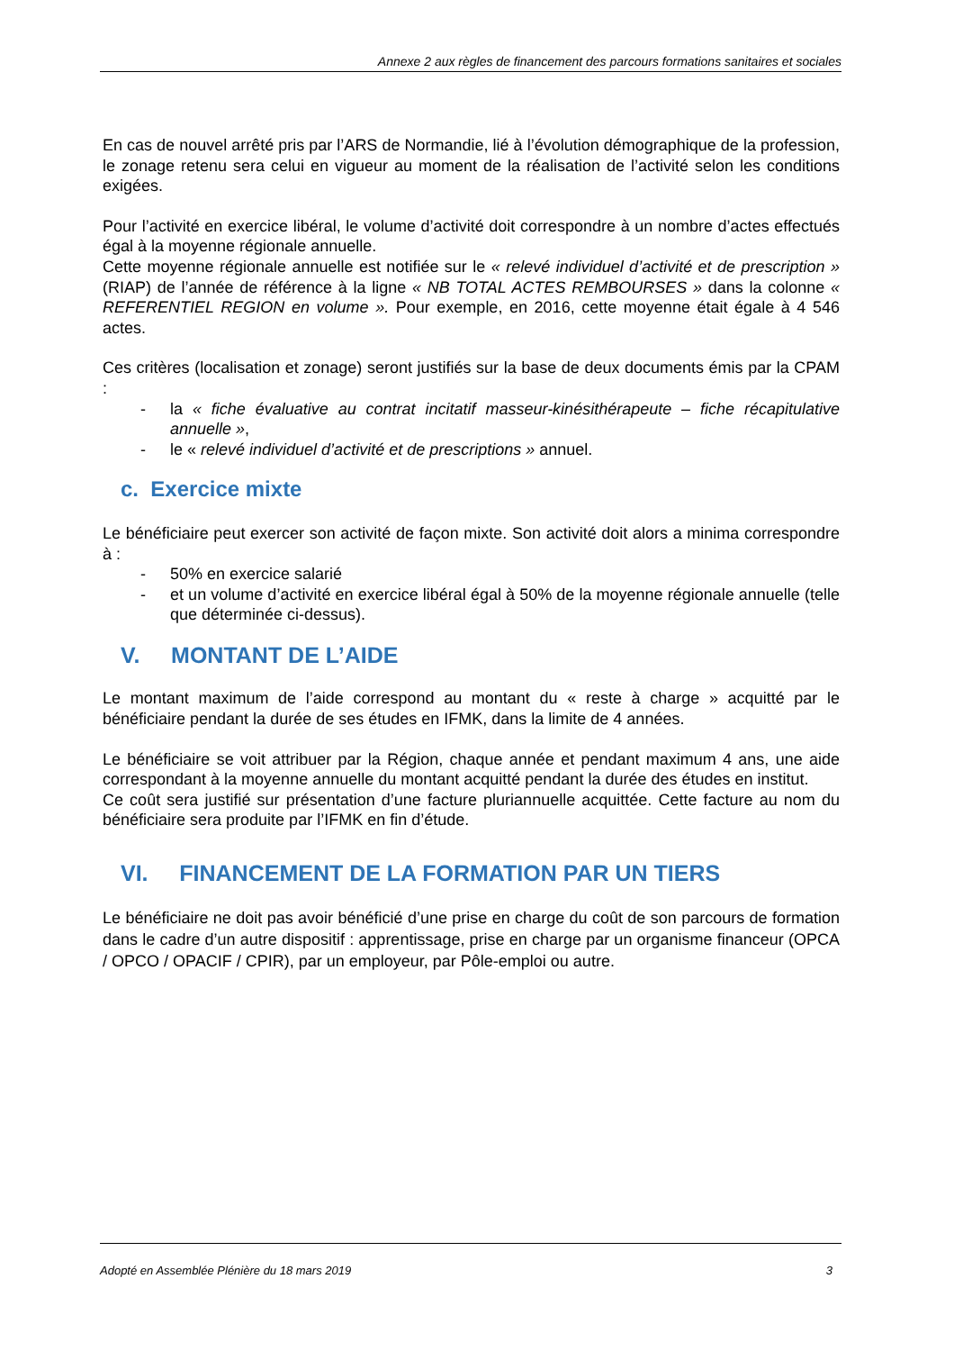Annexe 2 aux règles de financement des parcours formations sanitaires et sociales
En cas de nouvel arrêté pris par l’ARS de Normandie, lié à l’évolution démographique de la profession, le zonage retenu sera celui en vigueur au moment de la réalisation de l’activité selon les conditions exigées.
Pour l’activité en exercice libéral, le volume d’activité doit correspondre à un nombre d’actes effectués égal à la moyenne régionale annuelle.
Cette moyenne régionale annuelle est notifiée sur le « relevé individuel d’activité et de prescription » (RIAP) de l’année de référence à la ligne « NB TOTAL ACTES REMBOURSES » dans la colonne « REFERENTIEL REGION en volume ». Pour exemple, en 2016, cette moyenne était égale à 4 546 actes.
Ces critères (localisation et zonage) seront justifiés sur la base de deux documents émis par la CPAM :
- la « fiche évaluative au contrat incitatif masseur-kinésithérapeute – fiche récapitulative annuelle »,
- le « relevé individuel d’activité et de prescriptions » annuel.
c. Exercice mixte
Le bénéficiaire peut exercer son activité de façon mixte. Son activité doit alors a minima correspondre à :
- 50% en exercice salarié
- et un volume d’activité en exercice libéral égal à 50% de la moyenne régionale annuelle (telle que déterminée ci-dessus).
V. MONTANT DE L’AIDE
Le montant maximum de l’aide correspond au montant du « reste à charge » acquitté par le bénéficiaire pendant la durée de ses études en IFMK, dans la limite de 4 années.
Le bénéficiaire se voit attribuer par la Région, chaque année et pendant maximum 4 ans, une aide correspondant à la moyenne annuelle du montant acquitté pendant la durée des études en institut.
Ce coût sera justifié sur présentation d’une facture pluriannuelle acquittée. Cette facture au nom du bénéficiaire sera produite par l’IFMK en fin d’étude.
VI. FINANCEMENT DE LA FORMATION PAR UN TIERS
Le bénéficiaire ne doit pas avoir bénéficié d’une prise en charge du coût de son parcours de formation dans le cadre d’un autre dispositif : apprentissage, prise en charge par un organisme financeur (OPCA / OPCO / OPACIF / CPIR), par un employeur, par Pôle-emploi ou autre.
Adopté en Assemblée Plénière du 18 mars 2019 3